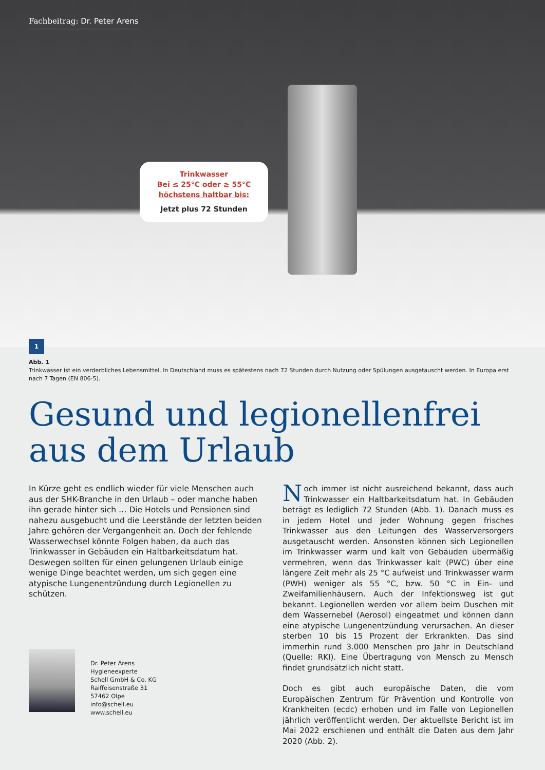Fachbeitrag: Dr. Peter Arens
Trinkwasser
Bei ≤ 25°C oder ≥ 55°C
höchstens haltbar bis:
Jetzt plus 72 Stunden
1
Abb. 1
Trinkwasser ist ein verderbliches Lebensmittel. In Deutschland muss es spätestens nach 72 Stunden durch Nutzung oder Spülungen ausgetauscht werden. In Europa erst nach 7 Tagen (EN 806-5).
Gesund und legionellenfrei aus dem Urlaub
In Kürze geht es endlich wieder für viele Menschen auch aus der SHK-Branche in den Urlaub – oder manche haben ihn gerade hinter sich … Die Hotels und Pensionen sind nahezu ausgebucht und die Leerstände der letzten beiden Jahre gehören der Vergangenheit an. Doch der fehlende Wasserwechsel könnte Folgen haben, da auch das Trinkwasser in Gebäuden ein Haltbarkeitsdatum hat. Deswegen sollten für einen gelungenen Urlaub einige wenige Dinge beachtet werden, um sich gegen eine atypische Lungenentzündung durch Legionellen zu schützen.
Dr. Peter Arens
Hygieneexperte
Schell GmbH & Co. KG
Raiffeisenstraße 31
57462 Olpe
info@schell.eu
www.schell.eu
Noch immer ist nicht ausreichend bekannt, dass auch Trinkwasser ein Haltbarkeitsdatum hat. In Gebäuden beträgt es lediglich 72 Stunden (Abb. 1). Danach muss es in jedem Hotel und jeder Wohnung gegen frisches Trinkwasser aus den Leitungen des Wasserversorgers ausgetauscht werden. Ansonsten können sich Legionellen im Trinkwasser warm und kalt von Gebäuden übermäßig vermehren, wenn das Trinkwasser kalt (PWC) über eine längere Zeit mehr als 25 °C aufweist und Trinkwasser warm (PWH) weniger als 55 °C, bzw. 50 °C in Ein- und Zweifamilienhäusern. Auch der Infektionsweg ist gut bekannt. Legionellen werden vor allem beim Duschen mit dem Wassernebel (Aerosol) eingeatmet und können dann eine atypische Lungenentzündung verursachen. An dieser sterben 10 bis 15 Prozent der Erkrankten. Das sind immerhin rund 3.000 Menschen pro Jahr in Deutschland (Quelle: RKI). Eine Übertragung von Mensch zu Mensch findet grundsätzlich nicht statt.
Doch es gibt auch europäische Daten, die vom Europäischen Zentrum für Prävention und Kontrolle von Krankheiten (ecdc) erhoben und im Falle von Legionellen jährlich veröffentlicht werden. Der aktuellste Bericht ist im Mai 2022 erschienen und enthält die Daten aus dem Jahr 2020 (Abb. 2).